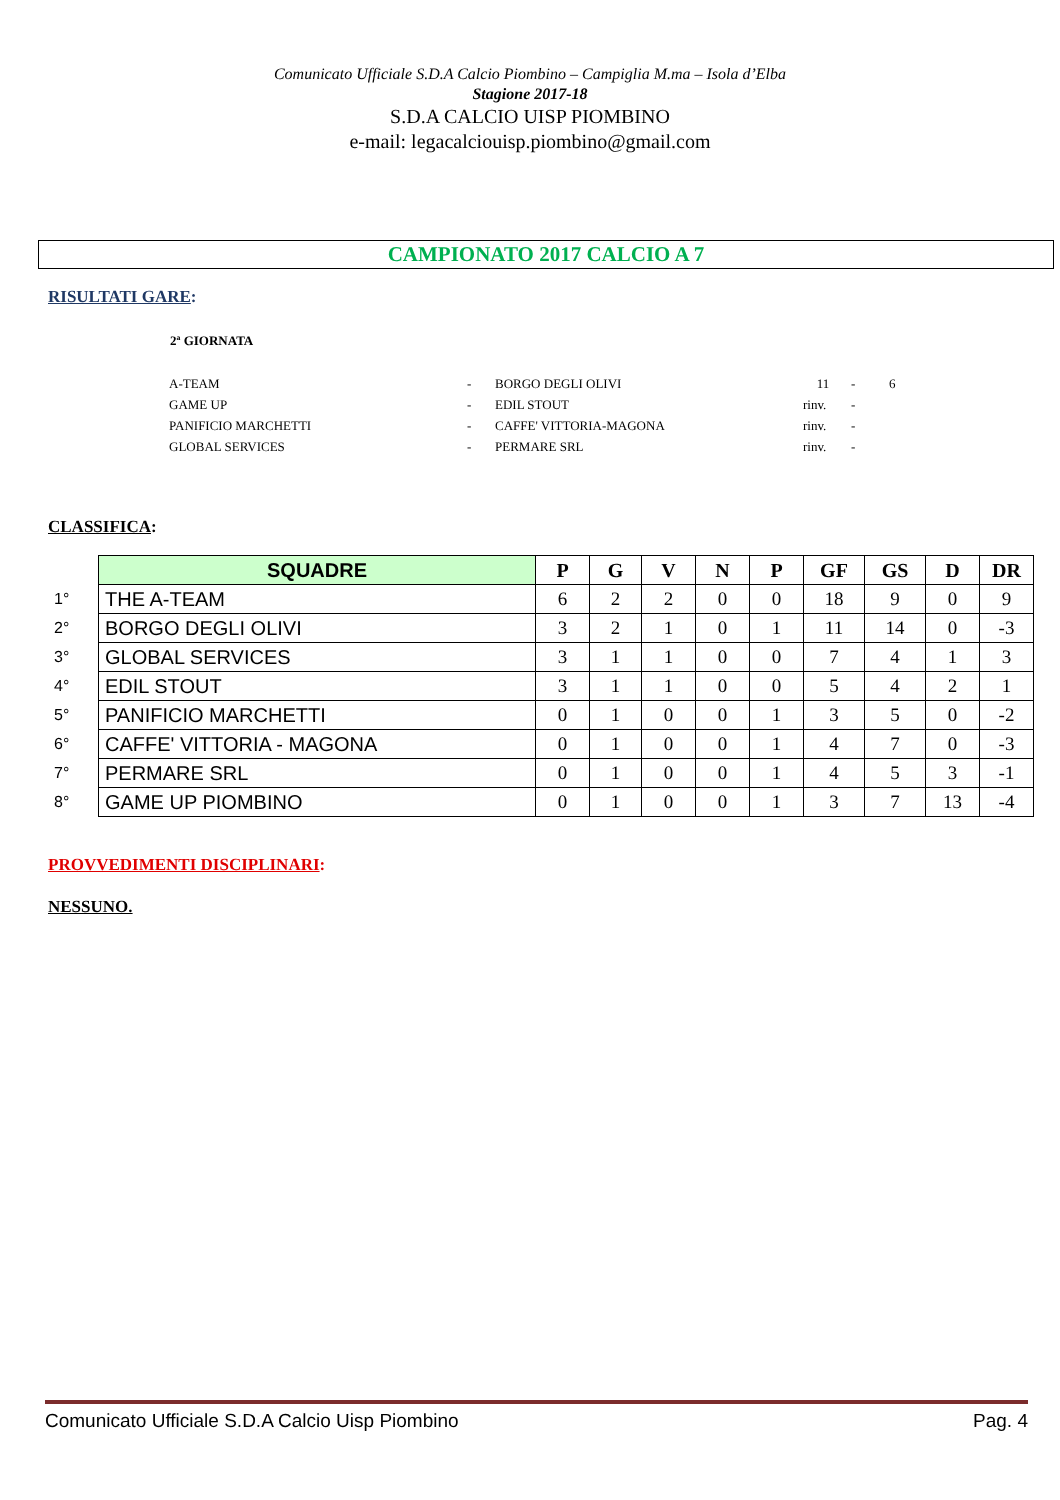Comunicato Ufficiale S.D.A Calcio Piombino – Campiglia M.ma – Isola d’Elba
Stagione 2017-18
S.D.A CALCIO UISP PIOMBINO
e-mail: legacalciouisp.piombino@gmail.com
CAMPIONATO 2017 CALCIO A 7
RISULTATI GARE:
2ª GIORNATA
| A-TEAM | - | BORGO DEGLI OLIVI | 11 | - | 6 |
| GAME UP | - | EDIL STOUT | rinv. | - | |
| PANIFICIO MARCHETTI | - | CAFFE' VITTORIA-MAGONA | rinv. | - | |
| GLOBAL SERVICES | - | PERMARE SRL | rinv. | - | |
CLASSIFICA:
| | SQUADRE | P | G | V | N | P | GF | GS | D | DR |
| 1° | THE A-TEAM | 6 | 2 | 2 | 0 | 0 | 18 | 9 | 0 | 9 |
| 2° | BORGO DEGLI OLIVI | 3 | 2 | 1 | 0 | 1 | 11 | 14 | 0 | -3 |
| 3° | GLOBAL SERVICES | 3 | 1 | 1 | 0 | 0 | 7 | 4 | 1 | 3 |
| 4° | EDIL STOUT | 3 | 1 | 1 | 0 | 0 | 5 | 4 | 2 | 1 |
| 5° | PANIFICIO MARCHETTI | 0 | 1 | 0 | 0 | 1 | 3 | 5 | 0 | -2 |
| 6° | CAFFE' VITTORIA - MAGONA | 0 | 1 | 0 | 0 | 1 | 4 | 7 | 0 | -3 |
| 7° | PERMARE SRL | 0 | 1 | 0 | 0 | 1 | 4 | 5 | 3 | -1 |
| 8° | GAME UP PIOMBINO | 0 | 1 | 0 | 0 | 1 | 3 | 7 | 13 | -4 |
PROVVEDIMENTI DISCIPLINARI:
NESSUNO.
Comunicato Ufficiale S.D.A Calcio Uisp Piombino Pag. 4